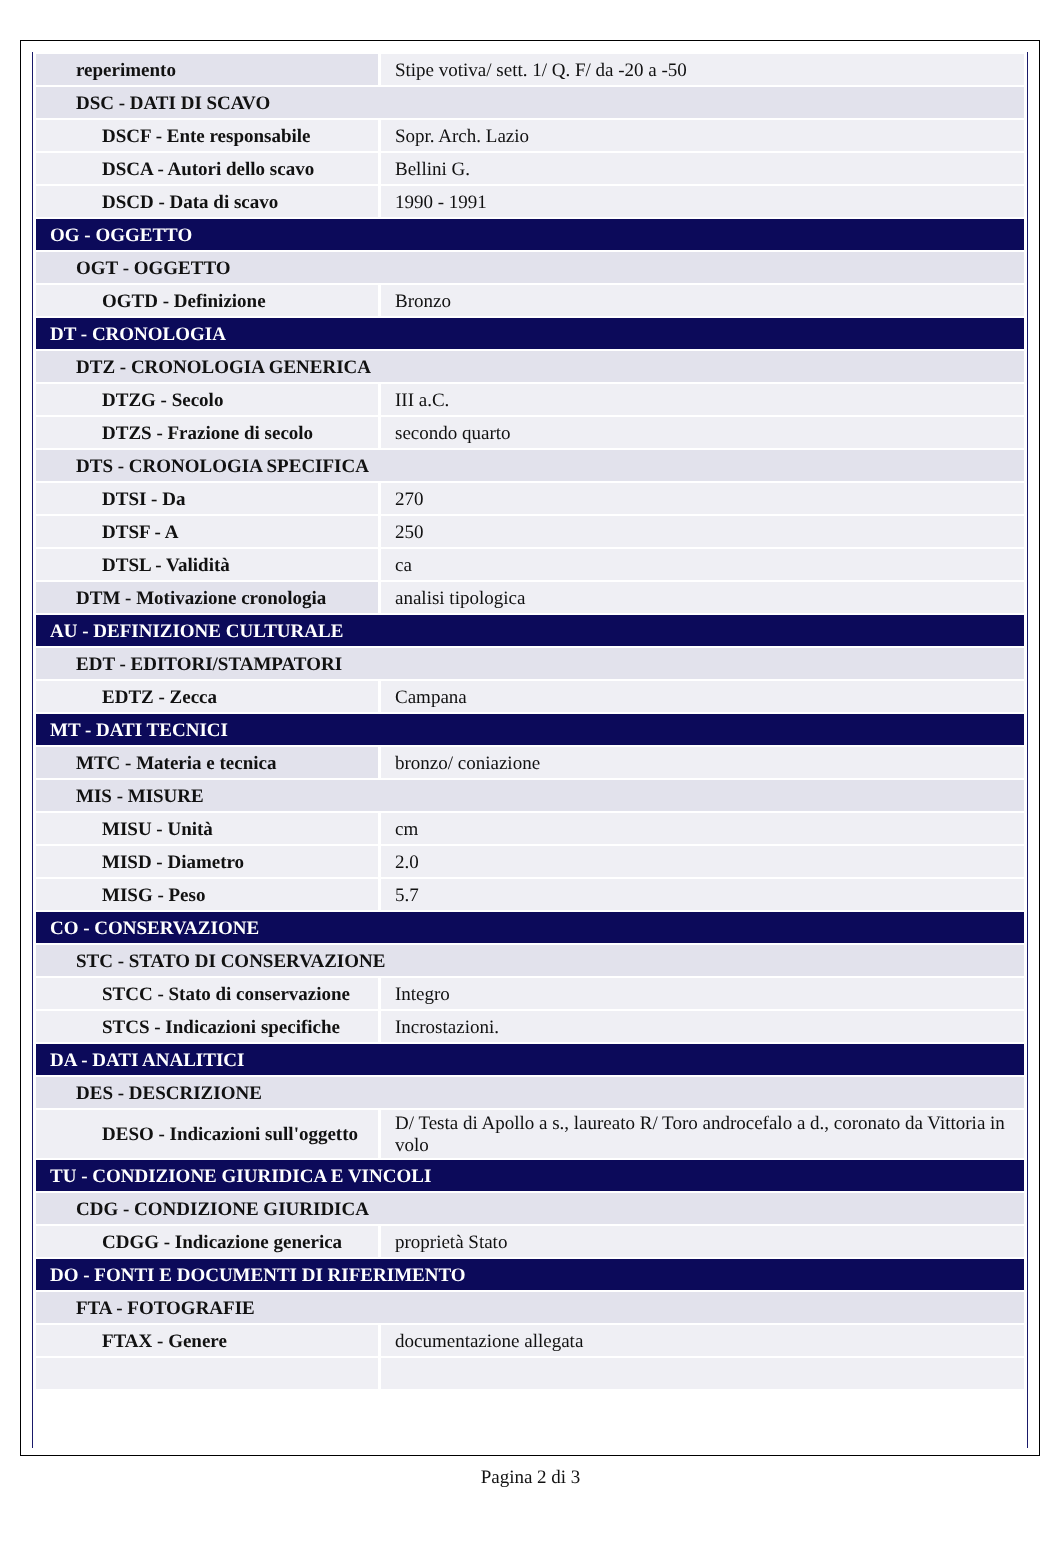| reperimento | Stipe votiva/ sett. 1/ Q. F/ da -20 a -50 |
| DSC - DATI DI SCAVO | |
| DSCF - Ente responsabile | Sopr. Arch. Lazio |
| DSCA - Autori dello scavo | Bellini G. |
| DSCD - Data di scavo | 1990 - 1991 |
| OG - OGGETTO | |
| OGT - OGGETTO | |
| OGTD - Definizione | Bronzo |
| DT - CRONOLOGIA | |
| DTZ - CRONOLOGIA GENERICA | |
| DTZG - Secolo | III a.C. |
| DTZS - Frazione di secolo | secondo quarto |
| DTS - CRONOLOGIA SPECIFICA | |
| DTSI - Da | 270 |
| DTSF - A | 250 |
| DTSL - Validità | ca |
| DTM - Motivazione cronologia | analisi tipologica |
| AU - DEFINIZIONE CULTURALE | |
| EDT - EDITORI/STAMPATORI | |
| EDTZ - Zecca | Campana |
| MT - DATI TECNICI | |
| MTC - Materia e tecnica | bronzo/ coniazione |
| MIS - MISURE | |
| MISU - Unità | cm |
| MISD - Diametro | 2.0 |
| MISG - Peso | 5.7 |
| CO - CONSERVAZIONE | |
| STC - STATO DI CONSERVAZIONE | |
| STCC - Stato di conservazione | Integro |
| STCS - Indicazioni specifiche | Incrostazioni. |
| DA - DATI ANALITICI | |
| DES - DESCRIZIONE | |
| DESO - Indicazioni sull'oggetto | D/ Testa di Apollo a s., laureato R/ Toro androcefalo a d., coronato da Vittoria in volo |
| TU - CONDIZIONE GIURIDICA E VINCOLI | |
| CDG - CONDIZIONE GIURIDICA | |
| CDGG - Indicazione generica | proprietà Stato |
| DO - FONTI E DOCUMENTI DI RIFERIMENTO | |
| FTA - FOTOGRAFIE | |
| FTAX - Genere | documentazione allegata |
Pagina 2 di 3